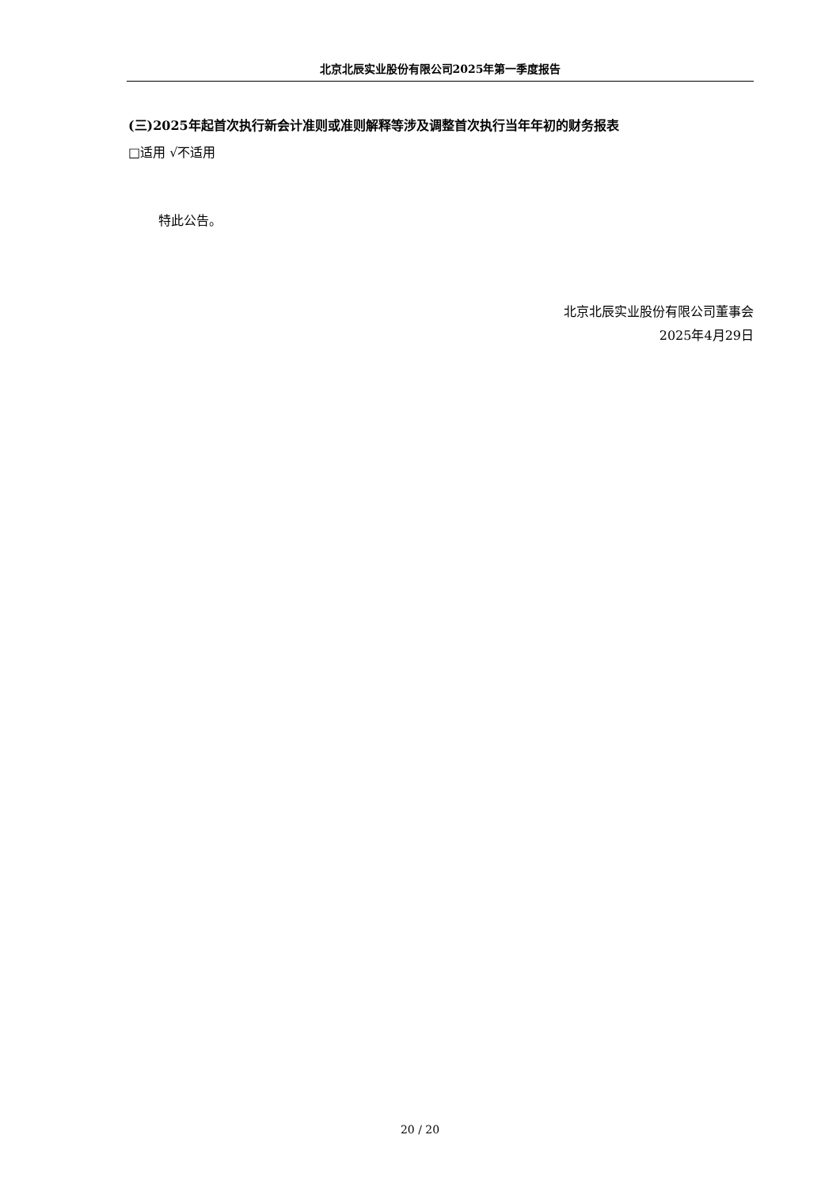北京北辰实业股份有限公司2025年第一季度报告
(三)2025年起首次执行新会计准则或准则解释等涉及调整首次执行当年年初的财务报表
□适用 √不适用
特此公告。
北京北辰实业股份有限公司董事会
2025年4月29日
20 / 20